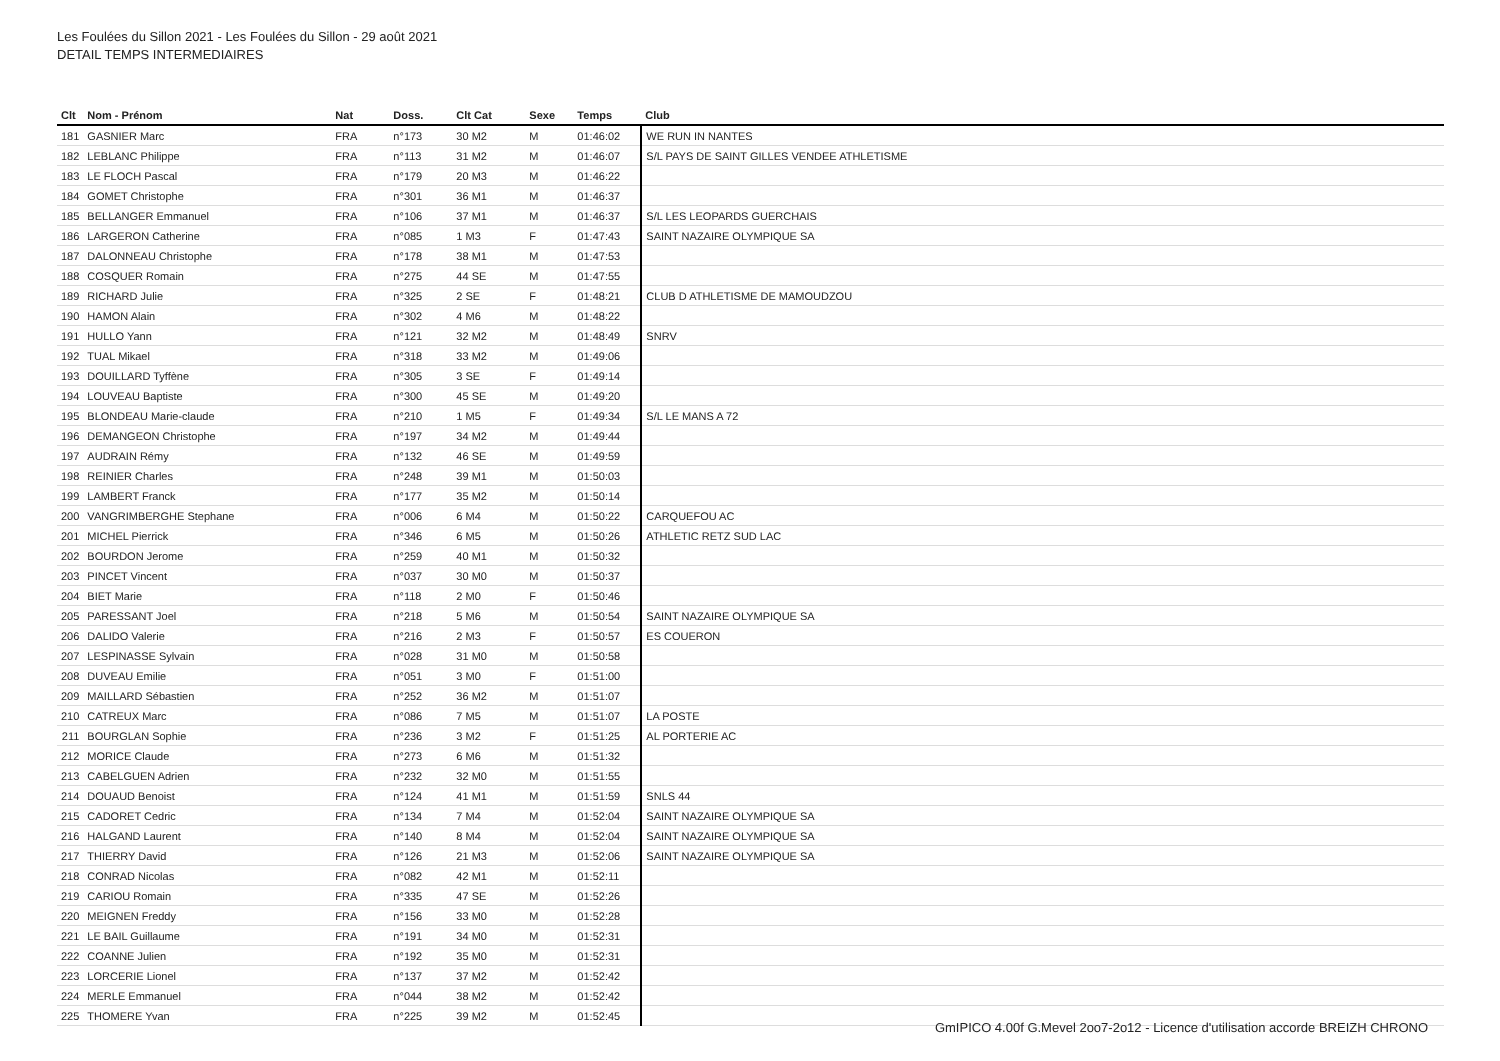Les Foulées du Sillon 2021 - Les Foulées du Sillon - 29 août 2021
DETAIL TEMPS INTERMEDIAIRES
| Clt | Nom - Prénom | Nat | Doss. | Clt Cat | Sexe | Temps | Club |
| --- | --- | --- | --- | --- | --- | --- | --- |
| 181 | GASNIER Marc | FRA | n°173 | 30 M2 | M | 01:46:02 | WE RUN IN NANTES |
| 182 | LEBLANC Philippe | FRA | n°113 | 31 M2 | M | 01:46:07 | S/L PAYS DE SAINT GILLES VENDEE ATHLETISME |
| 183 | LE FLOCH Pascal | FRA | n°179 | 20 M3 | M | 01:46:22 | |
| 184 | GOMET Christophe | FRA | n°301 | 36 M1 | M | 01:46:37 | |
| 185 | BELLANGER Emmanuel | FRA | n°106 | 37 M1 | M | 01:46:37 | S/L LES LEOPARDS GUERCHAIS |
| 186 | LARGERON Catherine | FRA | n°085 | 1 M3 | F | 01:47:43 | SAINT NAZAIRE OLYMPIQUE SA |
| 187 | DALONNEAU Christophe | FRA | n°178 | 38 M1 | M | 01:47:53 | |
| 188 | COSQUER Romain | FRA | n°275 | 44 SE | M | 01:47:55 | |
| 189 | RICHARD Julie | FRA | n°325 | 2 SE | F | 01:48:21 | CLUB D ATHLETISME DE MAMOUDZOU |
| 190 | HAMON Alain | FRA | n°302 | 4 M6 | M | 01:48:22 | |
| 191 | HULLO Yann | FRA | n°121 | 32 M2 | M | 01:48:49 | SNRV |
| 192 | TUAL Mikael | FRA | n°318 | 33 M2 | M | 01:49:06 | |
| 193 | DOUILLARD Tyffène | FRA | n°305 | 3 SE | F | 01:49:14 | |
| 194 | LOUVEAU Baptiste | FRA | n°300 | 45 SE | M | 01:49:20 | |
| 195 | BLONDEAU Marie-claude | FRA | n°210 | 1 M5 | F | 01:49:34 | S/L LE MANS A 72 |
| 196 | DEMANGEON Christophe | FRA | n°197 | 34 M2 | M | 01:49:44 | |
| 197 | AUDRAIN Rémy | FRA | n°132 | 46 SE | M | 01:49:59 | |
| 198 | REINIER Charles | FRA | n°248 | 39 M1 | M | 01:50:03 | |
| 199 | LAMBERT Franck | FRA | n°177 | 35 M2 | M | 01:50:14 | |
| 200 | VANGRIMBERGHE Stephane | FRA | n°006 | 6 M4 | M | 01:50:22 | CARQUEFOU AC |
| 201 | MICHEL Pierrick | FRA | n°346 | 6 M5 | M | 01:50:26 | ATHLETIC RETZ SUD LAC |
| 202 | BOURDON Jerome | FRA | n°259 | 40 M1 | M | 01:50:32 | |
| 203 | PINCET Vincent | FRA | n°037 | 30 M0 | M | 01:50:37 | |
| 204 | BIET Marie | FRA | n°118 | 2 M0 | F | 01:50:46 | |
| 205 | PARESSANT Joel | FRA | n°218 | 5 M6 | M | 01:50:54 | SAINT NAZAIRE OLYMPIQUE SA |
| 206 | DALIDO Valerie | FRA | n°216 | 2 M3 | F | 01:50:57 | ES COUERON |
| 207 | LESPINASSE Sylvain | FRA | n°028 | 31 M0 | M | 01:50:58 | |
| 208 | DUVEAU Emilie | FRA | n°051 | 3 M0 | F | 01:51:00 | |
| 209 | MAILLARD Sébastien | FRA | n°252 | 36 M2 | M | 01:51:07 | |
| 210 | CATREUX Marc | FRA | n°086 | 7 M5 | M | 01:51:07 | LA POSTE |
| 211 | BOURGLAN Sophie | FRA | n°236 | 3 M2 | F | 01:51:25 | AL PORTERIE AC |
| 212 | MORICE Claude | FRA | n°273 | 6 M6 | M | 01:51:32 | |
| 213 | CABELGUEN Adrien | FRA | n°232 | 32 M0 | M | 01:51:55 | |
| 214 | DOUAUD Benoist | FRA | n°124 | 41 M1 | M | 01:51:59 | SNLS 44 |
| 215 | CADORET Cedric | FRA | n°134 | 7 M4 | M | 01:52:04 | SAINT NAZAIRE OLYMPIQUE SA |
| 216 | HALGAND Laurent | FRA | n°140 | 8 M4 | M | 01:52:04 | SAINT NAZAIRE OLYMPIQUE SA |
| 217 | THIERRY David | FRA | n°126 | 21 M3 | M | 01:52:06 | SAINT NAZAIRE OLYMPIQUE SA |
| 218 | CONRAD Nicolas | FRA | n°082 | 42 M1 | M | 01:52:11 | |
| 219 | CARIOU Romain | FRA | n°335 | 47 SE | M | 01:52:26 | |
| 220 | MEIGNEN Freddy | FRA | n°156 | 33 M0 | M | 01:52:28 | |
| 221 | LE BAIL Guillaume | FRA | n°191 | 34 M0 | M | 01:52:31 | |
| 222 | COANNE Julien | FRA | n°192 | 35 M0 | M | 01:52:31 | |
| 223 | LORCERIE Lionel | FRA | n°137 | 37 M2 | M | 01:52:42 | |
| 224 | MERLE Emmanuel | FRA | n°044 | 38 M2 | M | 01:52:42 | |
| 225 | THOMERE Yvan | FRA | n°225 | 39 M2 | M | 01:52:45 | |
GmIPICO 4.00f G.Mevel 2oo7-2o12 - Licence d'utilisation accorde BREIZH CHRONO